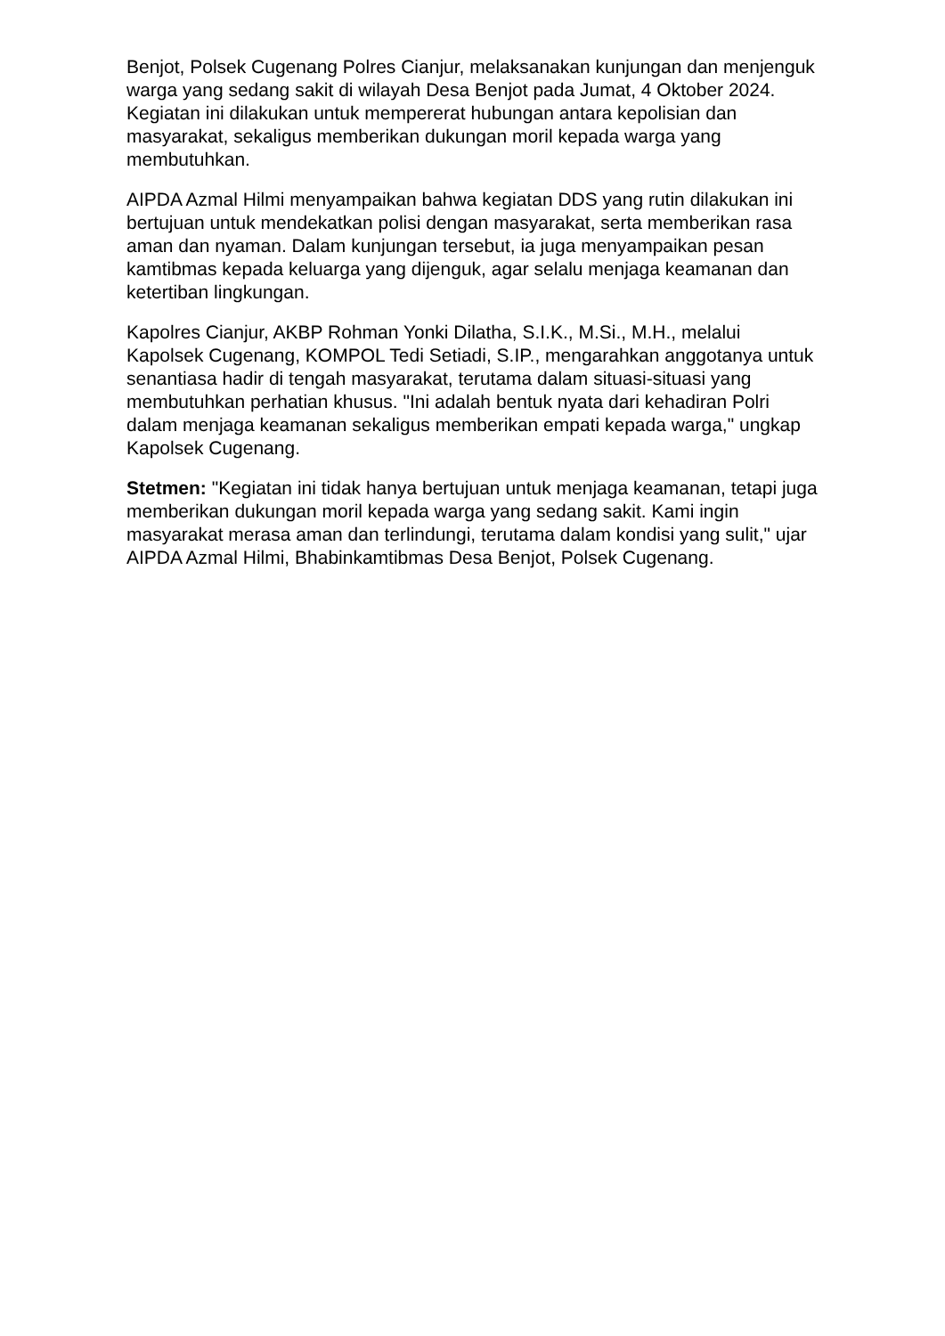Benjot, Polsek Cugenang Polres Cianjur, melaksanakan kunjungan dan menjenguk warga yang sedang sakit di wilayah Desa Benjot pada Jumat, 4 Oktober 2024. Kegiatan ini dilakukan untuk mempererat hubungan antara kepolisian dan masyarakat, sekaligus memberikan dukungan moril kepada warga yang membutuhkan.
AIPDA Azmal Hilmi menyampaikan bahwa kegiatan DDS yang rutin dilakukan ini bertujuan untuk mendekatkan polisi dengan masyarakat, serta memberikan rasa aman dan nyaman. Dalam kunjungan tersebut, ia juga menyampaikan pesan kamtibmas kepada keluarga yang dijenguk, agar selalu menjaga keamanan dan ketertiban lingkungan.
Kapolres Cianjur, AKBP Rohman Yonki Dilatha, S.I.K., M.Si., M.H., melalui Kapolsek Cugenang, KOMPOL Tedi Setiadi, S.IP., mengarahkan anggotanya untuk senantiasa hadir di tengah masyarakat, terutama dalam situasi-situasi yang membutuhkan perhatian khusus. "Ini adalah bentuk nyata dari kehadiran Polri dalam menjaga keamanan sekaligus memberikan empati kepada warga," ungkap Kapolsek Cugenang.
Stetmen: "Kegiatan ini tidak hanya bertujuan untuk menjaga keamanan, tetapi juga memberikan dukungan moril kepada warga yang sedang sakit. Kami ingin masyarakat merasa aman dan terlindungi, terutama dalam kondisi yang sulit," ujar AIPDA Azmal Hilmi, Bhabinkamtibmas Desa Benjot, Polsek Cugenang.